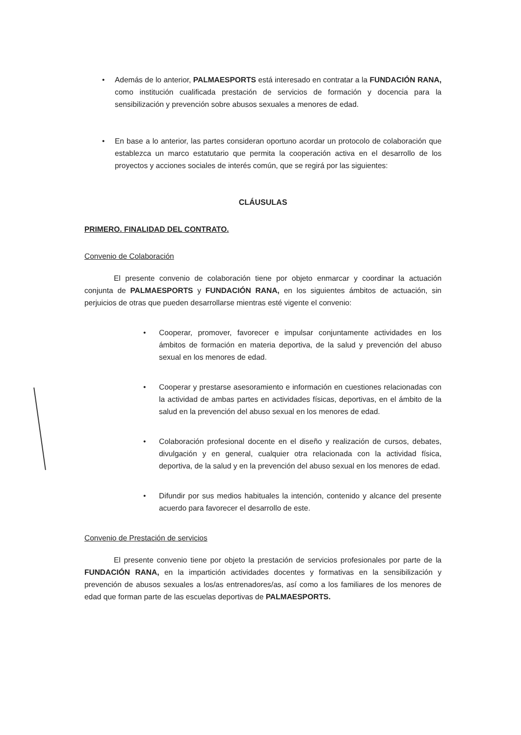• Además de lo anterior, PALMAESPORTS está interesado en contratar a la FUNDACIÓN RANA, como institución cualificada prestación de servicios de formación y docencia para la sensibilización y prevención sobre abusos sexuales a menores de edad.
• En base a lo anterior, las partes consideran oportuno acordar un protocolo de colaboración que establezca un marco estatutario que permita la cooperación activa en el desarrollo de los proyectos y acciones sociales de interés común, que se regirá por las siguientes:
CLÁUSULAS
PRIMERO. FINALIDAD DEL CONTRATO.
Convenio de Colaboración
El presente convenio de colaboración tiene por objeto enmarcar y coordinar la actuación conjunta de PALMAESPORTS y FUNDACIÓN RANA, en los siguientes ámbitos de actuación, sin perjuicios de otras que pueden desarrollarse mientras esté vigente el convenio:
• Cooperar, promover, favorecer e impulsar conjuntamente actividades en los ámbitos de formación en materia deportiva, de la salud y prevención del abuso sexual en los menores de edad.
• Cooperar y prestarse asesoramiento e información en cuestiones relacionadas con la actividad de ambas partes en actividades físicas, deportivas, en el ámbito de la salud en la prevención del abuso sexual en los menores de edad.
• Colaboración profesional docente en el diseño y realización de cursos, debates, divulgación y en general, cualquier otra relacionada con la actividad física, deportiva, de la salud y en la prevención del abuso sexual en los menores de edad.
• Difundir por sus medios habituales la intención, contenido y alcance del presente acuerdo para favorecer el desarrollo de este.
Convenio de Prestación de servicios
El presente convenio tiene por objeto la prestación de servicios profesionales por parte de la FUNDACIÓN RANA, en la impartición actividades docentes y formativas en la sensibilización y prevención de abusos sexuales a los/as entrenadores/as, así como a los familiares de los menores de edad que forman parte de las escuelas deportivas de PALMAESPORTS.